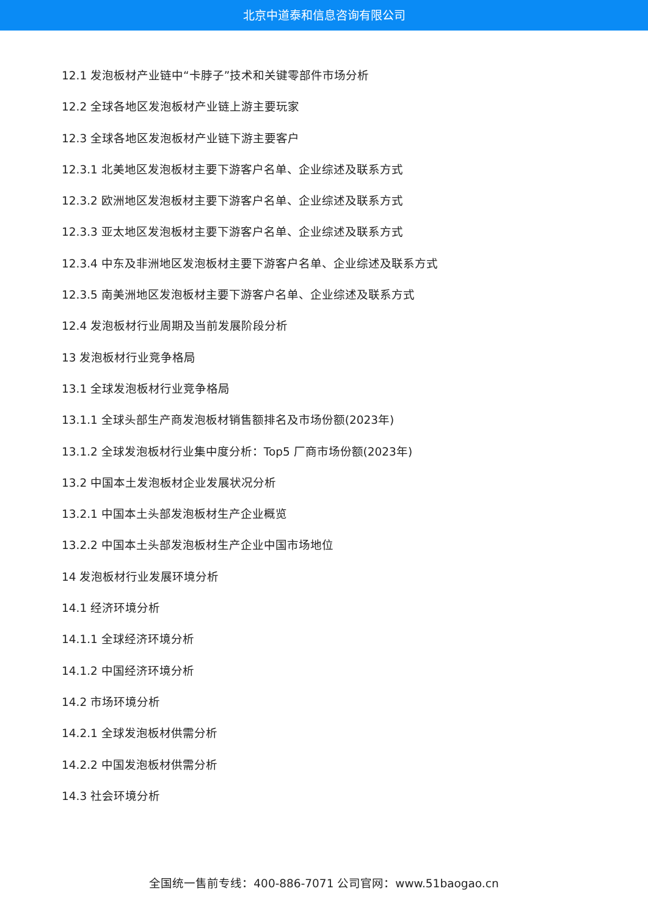北京中道泰和信息咨询有限公司
12.1 发泡板材产业链中“卡脖子”技术和关键零部件市场分析
12.2 全球各地区发泡板材产业链上游主要玩家
12.3 全球各地区发泡板材产业链下游主要客户
12.3.1 北美地区发泡板材主要下游客户名单、企业综述及联系方式
12.3.2 欧洲地区发泡板材主要下游客户名单、企业综述及联系方式
12.3.3 亚太地区发泡板材主要下游客户名单、企业综述及联系方式
12.3.4 中东及非洲地区发泡板材主要下游客户名单、企业综述及联系方式
12.3.5 南美洲地区发泡板材主要下游客户名单、企业综述及联系方式
12.4 发泡板材行业周期及当前发展阶段分析
13 发泡板材行业竞争格局
13.1 全球发泡板材行业竞争格局
13.1.1 全球头部生产商发泡板材销售额排名及市场份额(2023年)
13.1.2 全球发泡板材行业集中度分析：Top5 厂商市场份额(2023年)
13.2 中国本土发泡板材企业发展状况分析
13.2.1 中国本土头部发泡板材生产企业概览
13.2.2 中国本土头部发泡板材生产企业中国市场地位
14 发泡板材行业发展环境分析
14.1 经济环境分析
14.1.1 全球经济环境分析
14.1.2 中国经济环境分析
14.2 市场环境分析
14.2.1 全球发泡板材供需分析
14.2.2 中国发泡板材供需分析
14.3 社会环境分析
全国统一售前专线：400-886-7071 公司官网：www.51baogao.cn